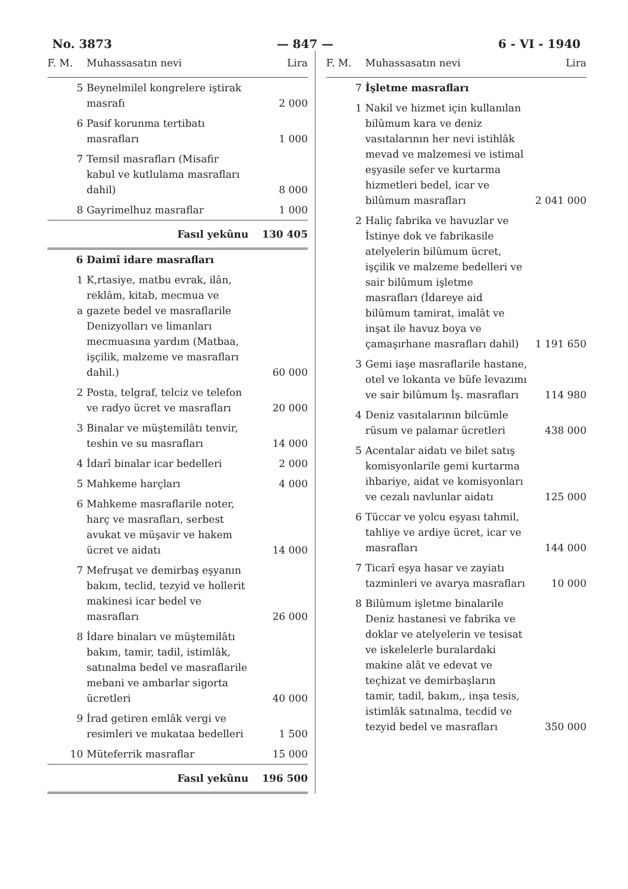No. 3873 — 847 — 6 - VI - 1940
| F. M. | Muhassasatın nevi | Lira |
| --- | --- | --- |
| 5 | Beynelmilel kongrelere iştirak masrafı | 2 000 |
| 6 | Pasif korunma tertibatı masrafları | 1 000 |
| 7 | Temsil masrafları (Misafir kabul ve kutlulama masrafları dahil) | 8 000 |
| 8 | Gayrimelhuz masraflar | 1 000 |
| | Fasıl yekûnu | 130 405 |
| 6 | Daimî idare masrafları | |
| 1 a | K,rtasiye, matbu evrak, ilân, reklâm, kitab, mecmua ve gazete bedel ve masraflarile Denizyolları ve limanları mecmuasına yardım (Matbaa, işçilik, malzeme ve masrafları dahil.) | 60 000 |
| 2 | Posta, telgraf, telciz ve telefon ve radyo ücret ve masrafları | 20 000 |
| 3 | Binalar ve müştemilâtı tenvir, teshin ve su masrafları | 14 000 |
| 4 | İdarî binalar icar bedelleri | 2 000 |
| 5 | Mahkeme harçları | 4 000 |
| 6 | Mahkeme masraflarile noter, harç ve masrafları, serbest avukat ve müşavir ve hakem ücret ve aidatı | 14 000 |
| 7 | Mefruşat ve demirbaş eşyanın bakım, teclid, tezyid ve hollerit makinesi icar bedel ve masrafları | 26 000 |
| 8 | İdare binaları ve müştemilâtı bakım, tamir, tadil, istimlâk, satınalma bedel ve masraflarile mebani ve ambarlar sigorta ücretleri | 40 000 |
| 9 | İrad getiren emlâk vergi ve resimleri ve mukataa bedelleri | 1 500 |
| 10 | Müteferrik masraflar | 15 000 |
| | Fasıl yekûnu | 196 500 |
| F. M. | Muhassasatın nevi | Lira |
| --- | --- | --- |
| 7 | İşletme masrafları | |
| 1 | Nakil ve hizmet için kullanılan bilûmum kara ve deniz vasıtalarının her nevi istihlâk mevad ve malzemesi ve istimal eşyasile sefer ve kurtarma hizmetleri bedel, icar ve bilûmum masrafları | 2 041 000 |
| 2 | Haliç fabrika ve havuzlar ve İstinye dok ve fabrikasile atelyelerin bilûmum ücret, işçilik ve malzeme bedelleri ve sair bilûmum işletme masrafları (İdareye aid bilûmum tamirat, imalât ve inşat ile havuz boya ve çamaşırhane masrafları dahil) | 1 191 650 |
| 3 | Gemi iaşe masraflarile hastane, otel ve lokanta ve büfe levazımı ve sair bilûmum İş. masrafları | 114 980 |
| 4 | Deniz vasıtalarının bilcümle rüsum ve palamar ücretleri | 438 000 |
| 5 | Acentalar aidatı ve bilet satış komisyonlarile gemi kurtarma ihbariye, aidat ve komisyonları ve cezalı navlunlar aidatı | 125 000 |
| 6 | Tüccar ve yolcu eşyası tahmil, tahliye ve ardiye ücret, icar ve masrafları | 144 000 |
| 7 | Ticarî eşya hasar ve zayiatı tazminleri ve avarya masrafları | 10 000 |
| 8 | Bilûmum işletme binalarile Deniz hastanesi ve fabrika ve doklar ve atelyelerin ve tesisat ve iskelelerle buralardaki makine alât ve edevat ve teçhizat ve demirbaşların tamir, tadil, bakım,, inşa tesis, istimlâk satınalma, tecdid ve tezyid bedel ve masrafları | 350 000 |